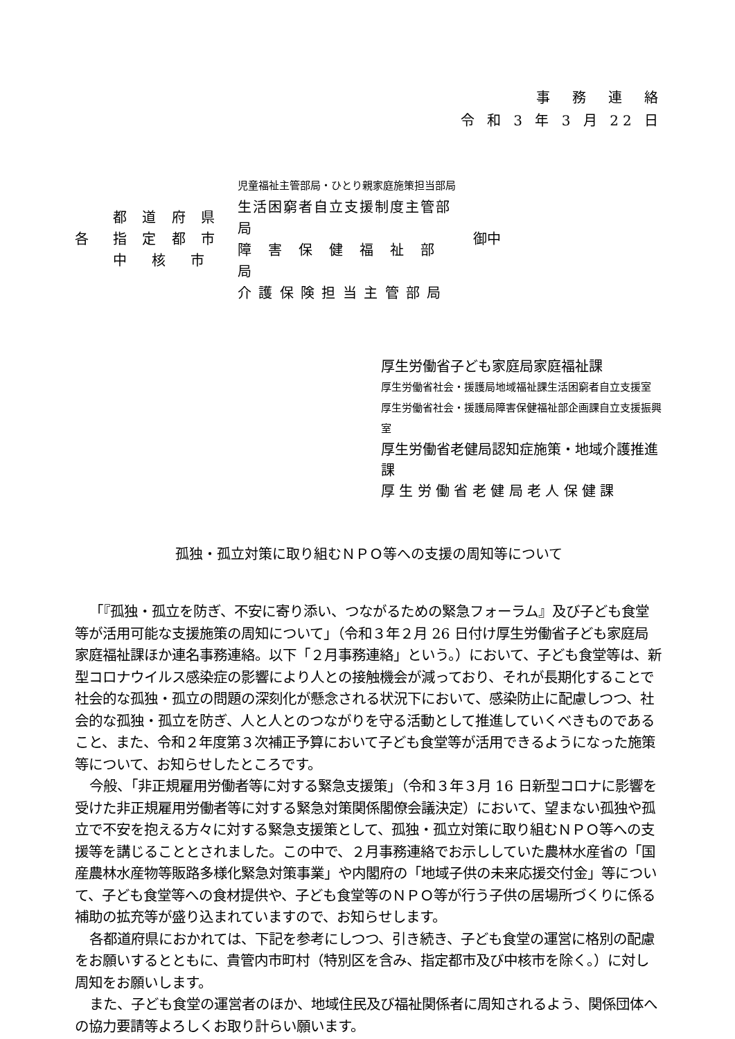事　務　連　絡
令 和 3 年 3 月 22 日
各
都 道 府 県
指 定 都 市
中　核　市
児童福祉主管部局・ひとり親家庭施策担当部局
生活困窮者自立支援制度主管部局
障　害　保　健　福　祉　部　局
介 護 保 険 担 当 主 管 部 局
御中
厚生労働省子ども家庭局家庭福祉課
厚生労働省社会・援護局地域福祉課生活困窮者自立支援室
厚生労働省社会・援護局障害保健福祉部企画課自立支援振興室
厚生労働省老健局認知症施策・地域介護推進課
厚 生 労 働 省 老 健 局 老 人 保 健 課
孤独・孤立対策に取り組むＮＰＯ等への支援の周知等について
「『孤独・孤立を防ぎ、不安に寄り添い、つながるための緊急フォーラム』及び子ども食堂等が活用可能な支援施策の周知について」（令和３年２月 26 日付け厚生労働省子ども家庭局家庭福祉課ほか連名事務連絡。以下「２月事務連絡」という。）において、子ども食堂等は、新型コロナウイルス感染症の影響により人との接触機会が減っており、それが長期化することで社会的な孤独・孤立の問題の深刻化が懸念される状況下において、感染防止に配慮しつつ、社会的な孤独・孤立を防ぎ、人と人とのつながりを守る活動として推進していくべきものであること、また、令和２年度第３次補正予算において子ども食堂等が活用できるようになった施策等について、お知らせしたところです。
今般、「非正規雇用労働者等に対する緊急支援策」（令和３年３月 16 日新型コロナに影響を受けた非正規雇用労働者等に対する緊急対策関係閣僚会議決定）において、望まない孤独や孤立で不安を抱える方々に対する緊急支援策として、孤独・孤立対策に取り組むＮＰＯ等への支援等を講じることとされました。この中で、２月事務連絡でお示ししていた農林水産省の「国産農林水産物等販路多様化緊急対策事業」や内閣府の「地域子供の未来応援交付金」等について、子ども食堂等への食材提供や、子ども食堂等のＮＰＯ等が行う子供の居場所づくりに係る補助の拡充等が盛り込まれていますので、お知らせします。
各都道府県におかれては、下記を参考にしつつ、引き続き、子ども食堂の運営に格別の配慮をお願いするとともに、貴管内市町村（特別区を含み、指定都市及び中核市を除く。）に対し周知をお願いします。
また、子ども食堂の運営者のほか、地域住民及び福祉関係者に周知されるよう、関係団体への協力要請等よろしくお取り計らい願います。